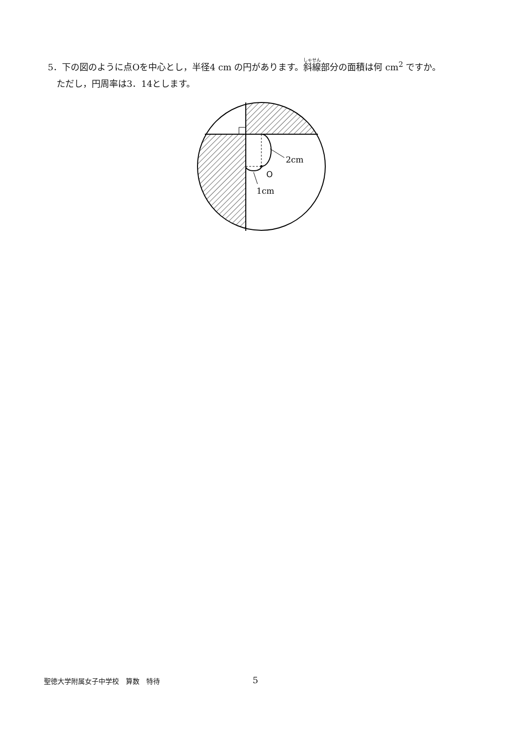5．下の図のように点Oを中心とし，半径4 cm の円があります。斜線部分の面積は何 cm<sup>2</sup> ですか。
ただし，円周率は3．14とします。
2cm
O
1cm
聖徳大学附属女子中学校　算数　特待 5